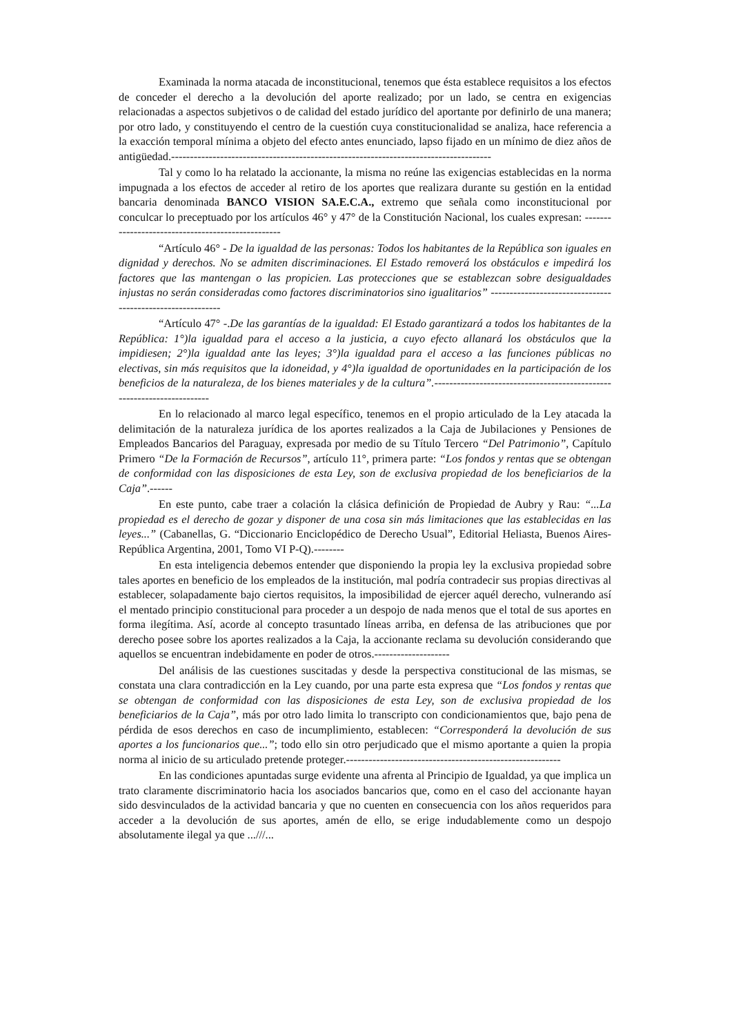Examinada la norma atacada de inconstitucional, tenemos que ésta establece requisitos a los efectos de conceder el derecho a la devolución del aporte realizado; por un lado, se centra en exigencias relacionadas a aspectos subjetivos o de calidad del estado jurídico del aportante por definirlo de una manera; por otro lado, y constituyendo el centro de la cuestión cuya constitucionalidad se analiza, hace referencia a la exacción temporal mínima a objeto del efecto antes enunciado, lapso fijado en un mínimo de diez años de antigüedad.-------------------------------------------------------------------------------------
Tal y como lo ha relatado la accionante, la misma no reúne las exigencias establecidas en la norma impugnada a los efectos de acceder al retiro de los aportes que realizara durante su gestión en la entidad bancaria denominada BANCO VISION SA.E.C.A., extremo que señala como inconstitucional por conculcar lo preceptuado por los artículos 46° y 47° de la Constitución Nacional, los cuales expresan: --------------------------------------------------
“Artículo 46° - De la igualdad de las personas: Todos los habitantes de la República son iguales en dignidad y derechos. No se admiten discriminaciones. El Estado removerá los obstáculos e impedirá los factores que las mantengan o las propicien. Las protecciones que se establezcan sobre desigualdades injustas no serán consideradas como factores discriminatorios sino igualitarios” -----------------------------------------------------------
“Artículo 47° -.De las garantías de la igualdad: El Estado garantizará a todos los habitantes de la República: 1°)la igualdad para el acceso a la justicia, a cuyo efecto allanará los obstáculos que la impidiesen; 2°)la igualdad ante las leyes; 3°)la igualdad para el acceso a las funciones públicas no electivas, sin más requisitos que la idoneidad, y 4°)la igualdad de oportunidades en la participación de los beneficios de la naturaleza, de los bienes materiales y de la cultura”.-----------------------------------------------------------------------
En lo relacionado al marco legal específico, tenemos en el propio articulado de la Ley atacada la delimitación de la naturaleza jurídica de los aportes realizados a la Caja de Jubilaciones y Pensiones de Empleados Bancarios del Paraguay, expresada por medio de su Título Tercero “Del Patrimonio”, Capítulo Primero “De la Formación de Recursos”, artículo 11°, primera parte: “Los fondos y rentas que se obtengan de conformidad con las disposiciones de esta Ley, son de exclusiva propiedad de los beneficiarios de la Caja”.------
En este punto, cabe traer a colación la clásica definición de Propiedad de Aubry y Rau: “...La propiedad es el derecho de gozar y disponer de una cosa sin más limitaciones que las establecidas en las leyes...” (Cabanellas, G. “Diccionario Enciclopédico de Derecho Usual”, Editorial Heliasta, Buenos Aires- República Argentina, 2001, Tomo VI P-Q).--------
En esta inteligencia debemos entender que disponiendo la propia ley la exclusiva propiedad sobre tales aportes en beneficio de los empleados de la institución, mal podría contradecir sus propias directivas al establecer, solapadamente bajo ciertos requisitos, la imposibilidad de ejercer aquél derecho, vulnerando así el mentado principio constitucional para proceder a un despojo de nada menos que el total de sus aportes en forma ilegítima. Así, acorde al concepto trasuntado líneas arriba, en defensa de las atribuciones que por derecho posee sobre los aportes realizados a la Caja, la accionante reclama su devolución considerando que aquellos se encuentran indebidamente en poder de otros.--------------------
Del análisis de las cuestiones suscitadas y desde la perspectiva constitucional de las mismas, se constata una clara contradicción en la Ley cuando, por una parte esta expresa que “Los fondos y rentas que se obtengan de conformidad con las disposiciones de esta Ley, son de exclusiva propiedad de los beneficiarios de la Caja”, más por otro lado limita lo transcripto con condicionamientos que, bajo pena de pérdida de esos derechos en caso de incumplimiento, establecen: “Corresponderá la devolución de sus aportes a los funcionarios que...”; todo ello sin otro perjudicado que el mismo aportante a quien la propia norma al inicio de su articulado pretende proteger.---------------------------------------------------------
En las condiciones apuntadas surge evidente una afrenta al Principio de Igualdad, ya que implica un trato claramente discriminatorio hacia los asociados bancarios que, como en el caso del accionante hayan sido desvinculados de la actividad bancaria y que no cuenten en consecuencia con los años requeridos para acceder a la devolución de sus aportes, amén de ello, se erige indudablemente como un despojo absolutamente ilegal ya que ...///...